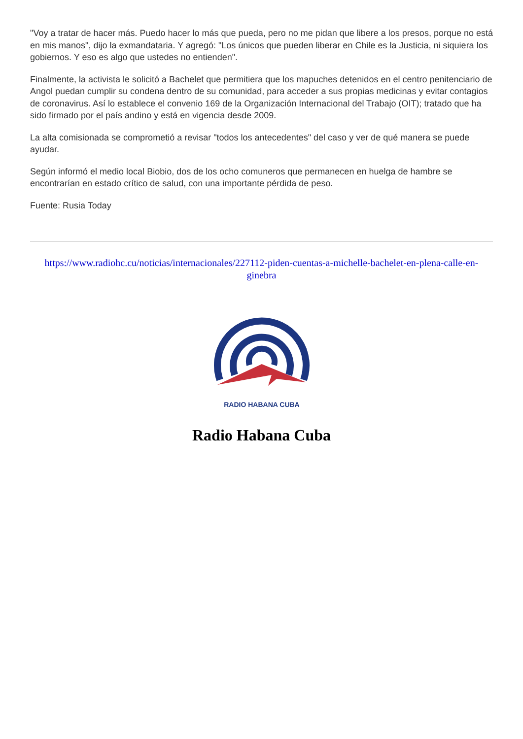"Voy a tratar de hacer más. Puedo hacer lo más que pueda, pero no me pidan que libere a los presos, porque no está en mis manos", dijo la exmandataria. Y agregó: "Los únicos que pueden liberar en Chile es la Justicia, ni siquiera los gobiernos. Y eso es algo que ustedes no entienden".
Finalmente, la activista le solicitó a Bachelet que permitiera que los mapuches detenidos en el centro penitenciario de Angol puedan cumplir su condena dentro de su comunidad, para acceder a sus propias medicinas y evitar contagios de coronavirus. Así lo establece el convenio 169 de la Organización Internacional del Trabajo (OIT); tratado que ha sido firmado por el país andino y está en vigencia desde 2009.
La alta comisionada se comprometió a revisar "todos los antecedentes" del caso y ver de qué manera se puede ayudar.
Según informó el medio local Biobio, dos de los ocho comuneros que permanecen en huelga de hambre se encontrarían en estado crítico de salud, con una importante pérdida de peso.
Fuente: Rusia Today
https://www.radiohc.cu/noticias/internacionales/227112-piden-cuentas-a-michelle-bachelet-en-plena-calle-en-ginebra
RADIO HABANA CUBA
Radio Habana Cuba